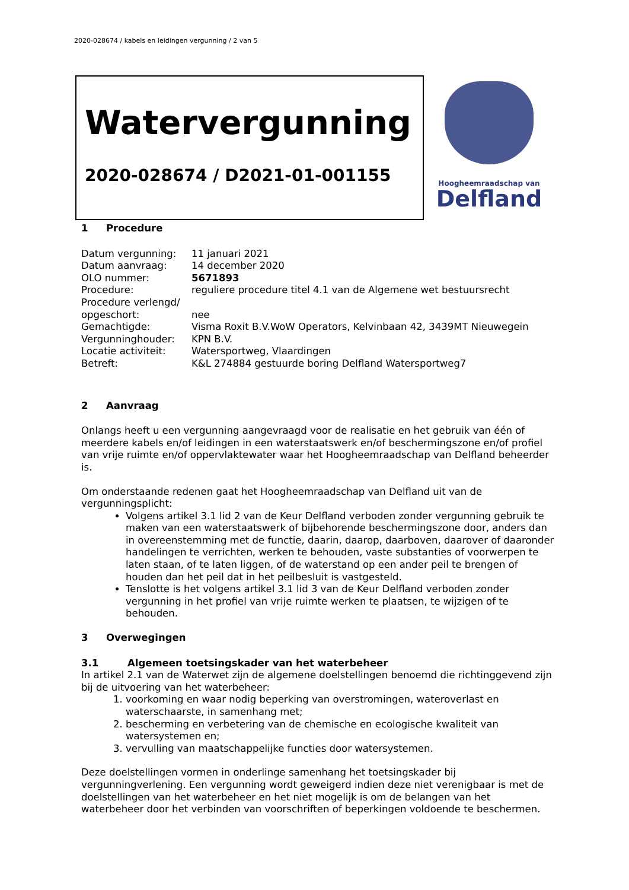2020-028674 / kabels en leidingen vergunning / 2 van 5
Watervergunning
2020-028674 / D2021-01-001155
Hoogheemraadschap van
Delfland
1 Procedure
Datum vergunning:
11 januari 2021
Datum aanvraag:
14 december 2020
OLO nummer:
5671893
Procedure:
reguliere procedure titel 4.1 van de Algemene wet bestuursrecht
Procedure verlengd/
opgeschort:
nee
Gemachtigde:
Visma Roxit B.V.WoW Operators, Kelvinbaan 42, 3439MT Nieuwegein
Vergunninghouder:
KPN B.V.
Locatie activiteit:
Watersportweg, Vlaardingen
Betreft:
K&L 274884 gestuurde boring Delfland Watersportweg7
2 Aanvraag
Onlangs heeft u een vergunning aangevraagd voor de realisatie en het gebruik van één of meerdere kabels en/of leidingen in een waterstaatswerk en/of beschermingszone en/of profiel van vrije ruimte en/of oppervlaktewater waar het Hoogheemraadschap van Delfland beheerder is.
Om onderstaande redenen gaat het Hoogheemraadschap van Delfland uit van de vergunningsplicht:
Volgens artikel 3.1 lid 2 van de Keur Delfland verboden zonder vergunning gebruik te maken van een waterstaatswerk of bijbehorende beschermingszone door, anders dan in overeenstemming met de functie, daarin, daarop, daarboven, daarover of daaronder handelingen te verrichten, werken te behouden, vaste substanties of voorwerpen te laten staan, of te laten liggen, of de waterstand op een ander peil te brengen of houden dan het peil dat in het peilbesluit is vastgesteld.
Tenslotte is het volgens artikel 3.1 lid 3 van de Keur Delfland verboden zonder vergunning in het profiel van vrije ruimte werken te plaatsen, te wijzigen of te behouden.
3 Overwegingen
3.1 Algemeen toetsingskader van het waterbeheer
In artikel 2.1 van de Waterwet zijn de algemene doelstellingen benoemd die richtinggevend zijn bij de uitvoering van het waterbeheer:
1. voorkoming en waar nodig beperking van overstromingen, wateroverlast en waterschaarste, in samenhang met;
2. bescherming en verbetering van de chemische en ecologische kwaliteit van watersystemen en;
3. vervulling van maatschappelijke functies door watersystemen.
Deze doelstellingen vormen in onderlinge samenhang het toetsingskader bij vergunningverlening. Een vergunning wordt geweigerd indien deze niet verenigbaar is met de doelstellingen van het waterbeheer en het niet mogelijk is om de belangen van het waterbeheer door het verbinden van voorschriften of beperkingen voldoende te beschermen.